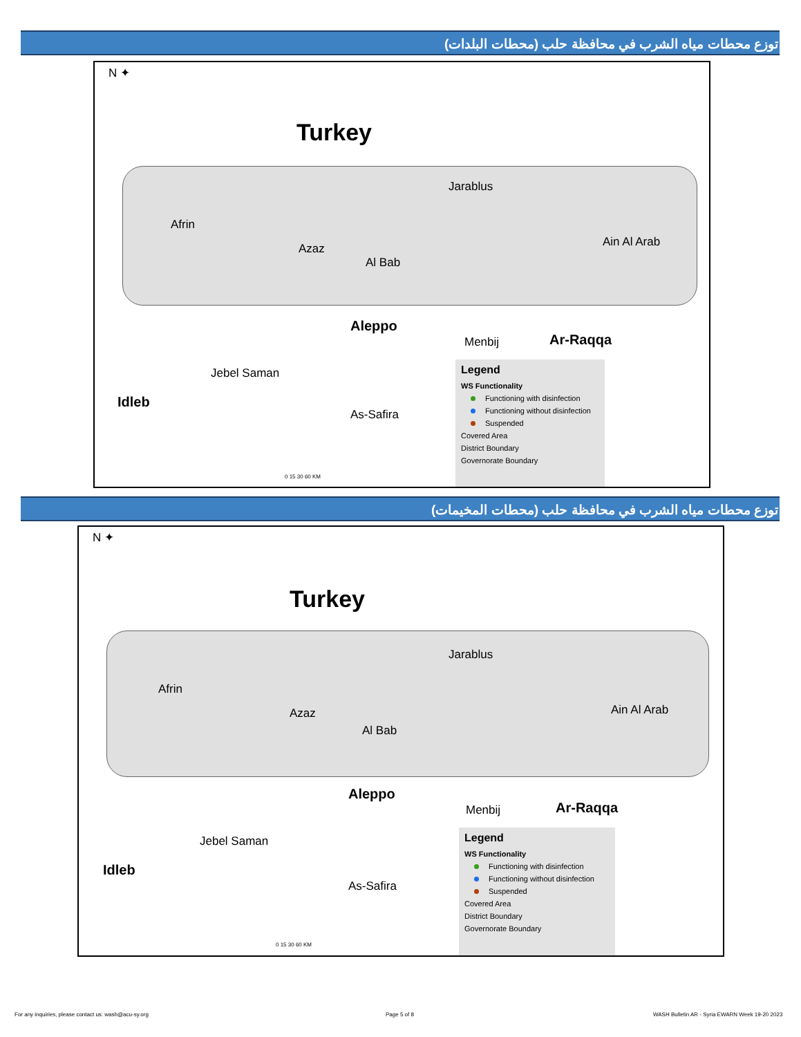توزع محطات مياه الشرب في محافظة حلب (محطات البلدات)
N ✦
Turkey
Afrin
Azaz
Al Bab
Jarablus
Ain Al Arab
Aleppo
Menbij Ar-Raqqa
Jebel Saman
Idleb
As-Safira
0 15 30 60 KM
Legend
WS Functionality
Functioning with disinfection
Functioning without disinfection
Suspended
Covered Area
District Boundary
Governorate Boundary
توزع محطات مياه الشرب في محافظة حلب (محطات المخيمات)
N ✦
Turkey
Afrin
Azaz
Al Bab
Jarablus
Ain Al Arab
Aleppo
Menbij Ar-Raqqa
Jebel Saman
Idleb
As-Safira
0 15 30 60 KM
Legend
WS Functionality
Functioning with disinfection
Functioning without disinfection
Suspended
Covered Area
District Boundary
Governorate Boundary
For any inquiries, please contact us: wash@acu-sy.org
Page 5 of 8
WASH Bulletin AR - Syria EWARN Week 19-20 2023